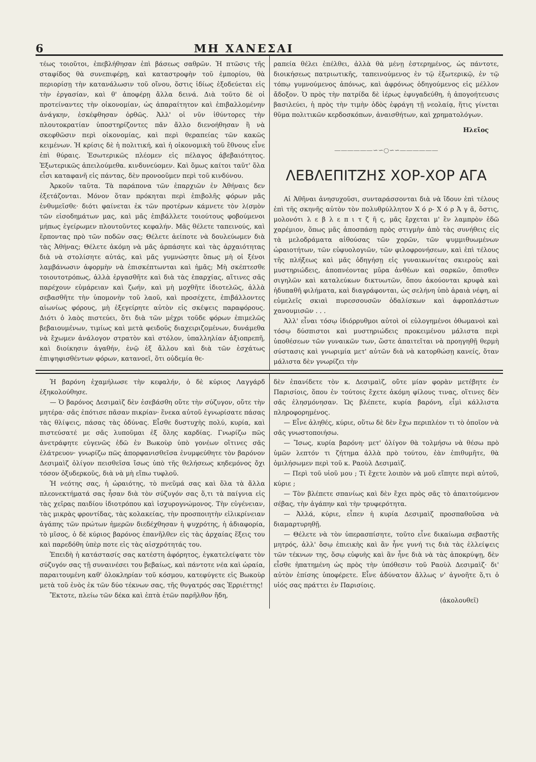6 ΜΗ ΧΑΝΕΣΑΙ
τέως τοιοῦτοι, ἐπεβλήθησαν ἐπὶ βάσεως σαθρῶν. Ἡ πτῶσις τῆς σταφίδος θὰ συνεπιφέρῃ, καὶ καταστροφὴν τοῦ ἐμπορίου, θὰ περιορίσῃ τὴν κατανάλωσιν τοῦ οἴνου, ὅστις ἰδίως ἐξοδεύεται εἰς τὴν ἐργασίαν, καὶ θ' ἀποφέρῃ ἄλλα δεινά. Διὰ τοῦτο δὲ οἱ προτείναντες τὴν οἰκονομίαν, ὡς ἀπαραίτητον καὶ ἐπιβαλλομένην ἀνάγκην, ἐσκέφθησαν ὀρθῶς. Ἀλλ' οἱ νῦν ἰθύντορες τὴν πλουτοκρατίαν ὑποστηρίζοντες πᾶν ἄλλο διενοήθησαν ἢ νὰ σκεφθῶσιν περὶ οἰκονομίας, καὶ περὶ θεραπείας τῶν κακῶς κειμένων. Ἡ κρίσις δὲ ἡ πολιτική, καὶ ἡ οἰκονομικὴ τοῦ ἔθνους εἶνε ἐπὶ θύραις. Ἐσωτερικῶς πλέομεν εἰς πέλαγος ἀβεβαιότητος. Ἐξωτερικῶς ἀπειλούμεθα. κινδυνεύομεν. Καὶ ὅμως καίτοι ταῦτ' ὅλα εἶσι καταφανῆ εἰς πάντας, δὲν προνοοῦμεν περὶ τοῦ κινδύνου.
Ἀρκοῦν ταῦτα. Τὰ παράπονα τῶν ἐπαρχιῶν ἐν Ἀθήναις δεν ἐξετάζονται. Μόνον ὅταν πρόκηται περὶ ἐπιβολῆς φόρων μᾶς ἐνθυμεῖσθε· διότι φαίνεται ἐκ τῶν προτέρων κάμνετε τὸν λ(σμὸν τῶν εἰσοδημάτων μας, καὶ μᾶς ἐπιβάλλετε τοιούτους φοβούμενοι μήπως ἐγείρωμεν πλουτοῦντες κεφαλήν. Μᾶς θέλετε ταπεινούς, καὶ ἕρποντας πρὸ τῶν ποδῶν σας; Θέλετε ἀείποτε νὰ δουλεύωμεν διὰ τὰς Ἀθήνας; Θέλετε ἀκόμη νὰ μᾶς ἁρπάσητε καὶ τὰς ἀρχαιότητας διὰ νὰ στολίσητε αὐτάς, καὶ μᾶς γυμνώσητε ὅπως μὴ οἱ ξένοι λαμβάνωσιν ἀφορμὴν νὰ ἐπισκέπτωνται καὶ ἡμᾶς; Μὴ σκέπτεσθε τοιουτοτρόπως, ἀλλὰ ἐργασθῆτε καὶ διὰ τὰς ἐπαρχίας, αἵτινες σᾶς παρέχουν εὐμάρειαν καὶ ζωήν, καὶ μὴ μοχθῆτε ἰδιοτελῶς, ἀλλὰ σεβασθῆτε τὴν ὑπομονὴν τοῦ λαοῦ, καὶ προσέχετε, ἐπιβάλλοντες αἰωνίως φόρους, μὴ ἐξεγείρητε αὐτὸν εἰς σκέψεις παραφόρους. Διότι ὁ λαὸς πιστεύει, ὅτι διὰ τῶν μέχρι τοῦδε φόρων ἐπιμελῶς βεβαιουμένων, τιμίως καὶ μετὰ φειδοῦς διαχειριζομένων, δυνάμεθα νὰ ἔχωμεν ἀνάλογον στρατὸν καὶ στόλον, ὑπαλληλίαν ἀξιοπρεπῆ, καὶ διοίκησιν ἀγαθήν, ἐνῷ ἐξ ἄλλου καὶ διὰ τῶν ἐσχάτως ἐπιψηφισθέντων φόρων, κατανοεῖ, ὅτι οὐδεμία θε-
ραπεία θέλει ἐπέλθει, ἀλλὰ θὰ μένῃ ἐστερημένος, ὡς πάντοτε, διοικήσεως πατριωτικῆς, ταπεινούμενος ἐν τῷ ἐξωτερικῷ, ἐν τῷ τόπῳ γυμνούμενος ἀπόνως, καὶ ἀφρόνως ὁδηγούμενος εἰς μέλλον ἄδοξον. Ὁ πρὸς τὴν πατρίδα δὲ ἱέρως ἐφυγαδεύθη, ἡ ἀπογοήτευσις βασιλεύει, ἡ πρὸς τὴν τιμὴν ὁδὸς ἐφράγη τῇ νεολαίᾳ, ἥτις γίνεται θῦμα πολιτικῶν κερδοσκόπων, ἀναισθήτων, καὶ χρηματολόγων.
Ηλεῖος
——————∽∽○∽∽——————
ΛΕΒΛΕΠΙΤΖΗΣ ΧΟΡ-ΧΟΡ ΑΓΑ
Αἱ Ἀθῆναι ἀνησυχοῦσι, συνταράσσονται διὰ νὰ ἴδουν ἐπὶ τέλους ἐπὶ τῆς σκηνῆς αὐτὸν τὸν πολυθρύλλητον Χ ό ρ- Χ ό ρ Ἀ γ ᾶ, ὅστις, μολονότι λ ε β λ ε π ι τ ζ ῆ ς, μᾶς ἔρχεται μ' ἓν λαμπρὸν ἐδῶ χαρέμιον, ὅπως μᾶς ἀποσπάσῃ πρὸς στιγμὴν ἀπὸ τὰς συνήθεις εἰς τὰ μελοδράματα αἰθούσας τῶν χορῶν, τῶν ψυμμιθυωμένων ὡραιοτήτων, τῶν εὐφυολογιῶν, τῶν φιλοφρονήσεων, καὶ ἐπὶ τέλους τῆς πλήξεως καὶ μᾶς ὁδηγήσῃ εἰς γυναικωνίτας σκιεροὺς καὶ μυστηριώδεις, ἀποπνέοντας μῦρα ἀνθέων καὶ σαρκῶν, ὄπισθεν σιγηλῶν καὶ καταλεύκων δικτυωτῶν, ὅπου ἀκούονται κρυφὰ καὶ ἡδυπαθῆ φιλήματα, καὶ διαγράφονται, ὡς σελήνη ὑπὸ ἀραιὰ νέφη, αἱ εὐμελεῖς σκιαὶ πυρεσσουσῶν ὀδαλίσκων καὶ ἀφροπλάστων χανουμισῶν . . .
Ἀλλ' εἶναι τόσῳ ἰδιόρρυθμοι αὐτοὶ οἱ εὐλογημένοι ὀθωμανοὶ καὶ τόσῳ δύσπιστοι καὶ μυστηριώδεις προκειμένου μάλιστα περὶ ὑποθέσεων τῶν γυναικῶν των, ὥστε ἀπαιτεῖται νὰ προηγηθῇ θερμὴ σύστασις καὶ γνωριμία μετ' αὐτῶν διὰ νὰ κατορθώσῃ κανείς, ὅταν μάλιστα δὲν γνωρίζει τὴν
Ἡ βαρόνη ἐχαμήλωσε τὴν κεφαλήν, ὁ δὲ κύριος Λαγγάρδ ἐξηκολούθησε.
— Ὁ βαρόνος Δεσιμαὶζ δὲν ἐσεβάσθη οὔτε τὴν σύζυγον, οὔτε τὴν μητέρα· σᾶς ἐπότισε πᾶσαν πικρίαν· ἕνεκα αὐτοῦ ἐγνωρίσατε πάσας τὰς θλίψεις, πάσας τὰς ὀδύνας. Εἶσθε δυστυχὴς πολύ, κυρία, καὶ πιστεύσατέ με σᾶς λυποῦμαι ἐξ ὅλης καρδίας. Γνωρίζω πῶς ἀνετράφητε εὐγενῶς ἐδῶ ἐν Βωκοὺρ ὑπὸ γονέων οἵτινες σᾶς ἐλάτρευον· γνωρίζω πῶς ἀπορφανισθεῖσα ἐνυμφεύθητε τὸν βαρόνον Δεσιμαὶζ ὀλίγον πεισθεῖσα ἴσως ὑπὸ τῆς θελήσεως κηδεμόνος ὄχι τόσον ὀξυδερκοῦς, διὰ νὰ μὴ εἴπω τυφλοῦ.
Ἡ νεότης σας, ἡ ὡραιότης, τὸ πνεῦμά σας καὶ ὅλα τὰ ἄλλα πλεονεκτήματά σας ἦσαν διὰ τὸν σύζυγόν σας ὅ,τι τὰ παίγνια εἰς τὰς χεῖρας παιδίου ἰδιοτρόπου καὶ ἰσχυρογνώμονος. Τὴν εὐγένειαν, τὰς μικρὰς φροντίδας, τὰς κολακείας, τὴν προσποιητὴν εἰλικρίνειαν ἀγάπης τῶν πρώτων ἡμερῶν διεδέχθησαν ἡ ψυχρότης, ἡ ἀδιαφορία, τὸ μῖσος, ὁ δὲ κύριος βαρόνος ἐπανῆλθεν εἰς τὰς ἀρχαίας ἕξεις του καὶ παρεδόθη ὑπὲρ ποτε εἰς τὰς αἰσχρότητάς του.
Ἐπειδὴ ἡ κατάστασίς σας κατέστη ἀφόρητος, ἐγκατελείψατε τὸν σύζυγόν σας τῇ συναινέσει του βεβαίως, καὶ πάντοτε νέα καὶ ὡραία, παραιτουμένη καθ' ὁλοκληρίαν τοῦ κόσμου, κατεφύγετε εἰς Βωκοὺρ μετὰ τοῦ ἑνὸς ἐκ τῶν δύο τέκνων σας, τῆς θυγατρός σας Ἐρριέττης!
Ἔκτοτε, πλείω τῶν δέκα καὶ ἑπτὰ ἐτῶν παρῆλθον ἤδη,
δὲν ἐπανίδετε τὸν κ. Δεσιμαὶζ, οὔτε μίαν φορὰν μετέβητε ἐν Παρισίοις, ὅπου ἐν τούτοις ἔχετε ἀκόμη φίλους τινας, οἵτινες δὲν σᾶς ἐλησμόνησαν. Ὡς βλέπετε, κυρία βαρόνη, εἶμὶ κάλλιστα πληροφορημένος.
— Εἶνε ἀληθές, κύριε, οὕτω δὲ δὲν ἔχω περιπλέον τι τὸ ὁποῖον νὰ σᾶς γνωστοποιήσω.
— Ἴσως, κυρία βαρόνη· μετ' ὀλίγον θὰ τολμήσω νὰ θέσω πρὸ ὑμῶν λεπτόν τι ζήτημα ἀλλὰ πρὸ τούτου, ἐὰν ἐπιθυμῆτε, θὰ ὁμιλήσωμεν περὶ τοῦ κ. Ραοὺλ Δεσιμαὶζ.
— Περὶ τοῦ υἱοῦ μου ; Τί ἔχετε λοιπὸν νὰ μοῦ εἴπητε περὶ αὐτοῦ, κύριε ;
— Τὸν βλέπετε σπανίως καὶ δὲν ἔχει πρὸς σᾶς τὸ ἀπαιτούμενον σέβας, τὴν ἀγάπην καὶ τὴν τρυφερότητα.
— Ἀλλά, κύριε, εἶπεν ἡ κυρία Δεσιμαὶζ προσπαθοῦσα νὰ διαμαρτυρηθῇ.
— Θέλετε νὰ τὸν ὑπερασπίσητε, τοῦτο εἶνε δικαίωμα σεβαστῆς μητρός, ἀλλ' ὅσῳ ἐπιεικὴς καὶ ἂν ἦνε γυνή τις διὰ τὰς ἐλλείψεις τῶν τέκνων της, ὅσῳ εὐφυὴς καὶ ἂν ἦνε διὰ νὰ τὰς ἀποκρύψῃ, δὲν εἶσθε ἠπατημένη ὡς πρὸς τὴν ὑπόθεσιν τοῦ Ραοὺλ Δεσιμαὶζ· δι' αὐτὸν ἐπίσης ὑποφέρετε. Εἶνε ἀδύνατον ἄλλως ν' ἀγνοῆτε ὅ,τι ὁ υἱός σας πράττει ἐν Παρισίοις.
(ἀκολουθεῖ)